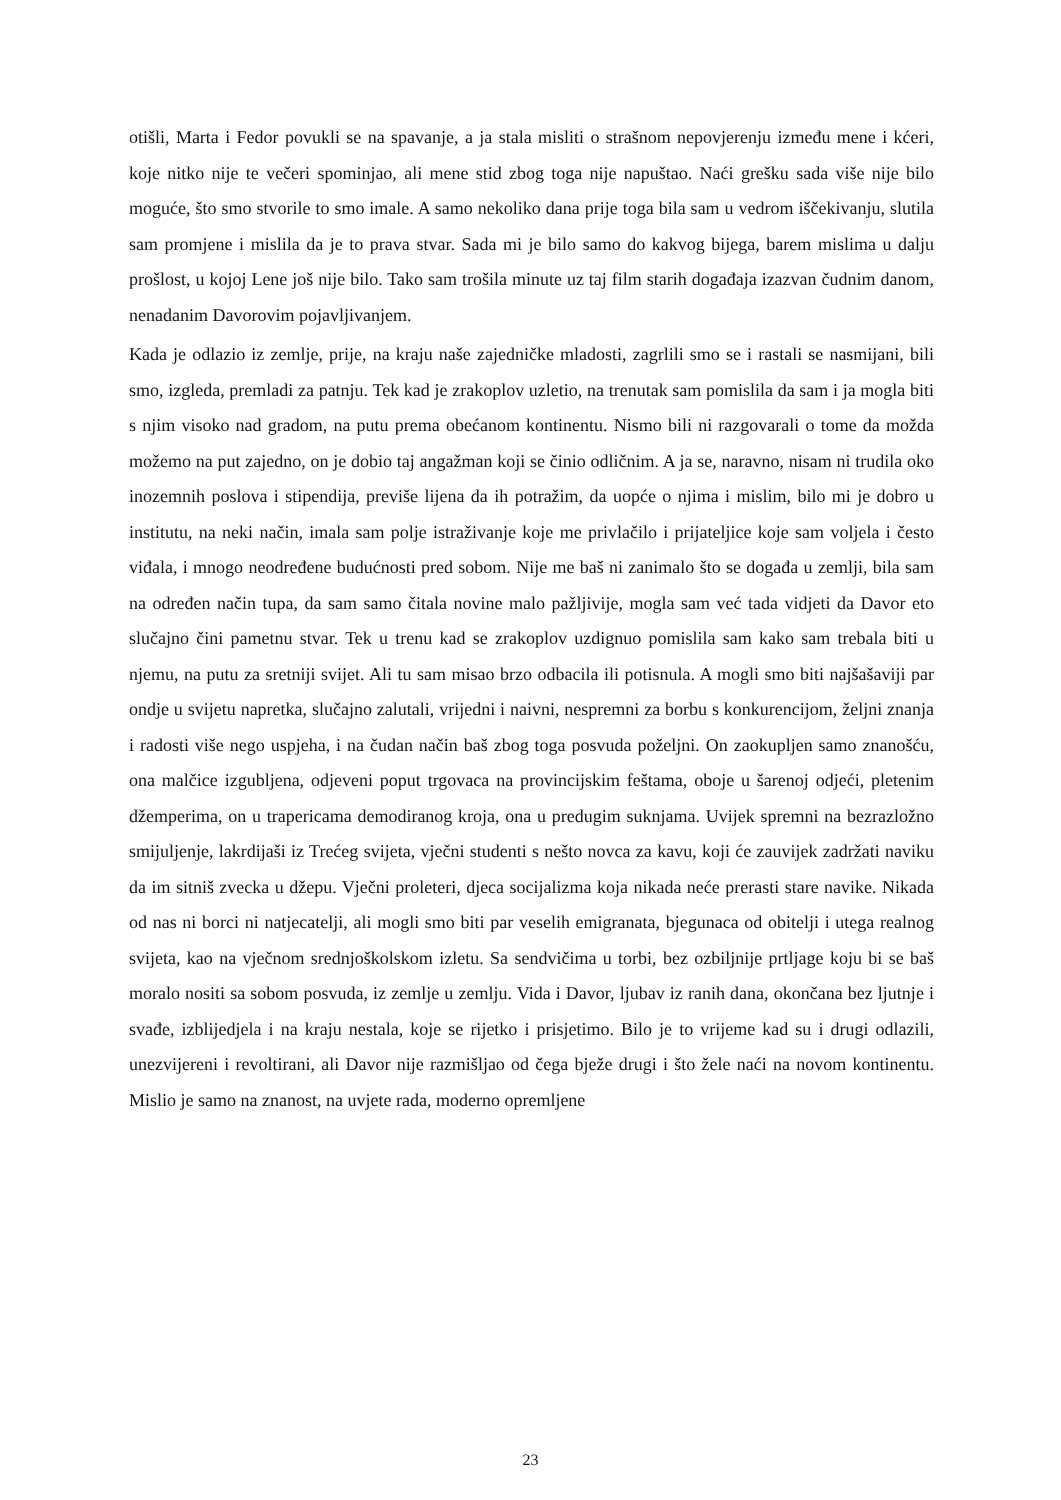otišli, Marta i Fedor povukli se na spavanje, a ja stala misliti o strašnom nepovjerenju između mene i kćeri, koje nitko nije te večeri spominjao, ali mene stid zbog toga nije napuštao. Naći grešku sada više nije bilo moguće, što smo stvorile to smo imale. A samo nekoliko dana prije toga bila sam u vedrom iščekivanju, slutila sam promjene i mislila da je to prava stvar. Sada mi je bilo samo do kakvog bijega, barem mislima u dalju prošlost, u kojoj Lene još nije bilo. Tako sam trošila minute uz taj film starih događaja izazvan čudnim danom, nenadanim Davorovim pojavljivanjem.
Kada je odlazio iz zemlje, prije, na kraju naše zajedničke mladosti, zagrlili smo se i rastali se nasmijani, bili smo, izgleda, premladi za patnju. Tek kad je zrakoplov uzletio, na trenutak sam pomislila da sam i ja mogla biti s njim visoko nad gradom, na putu prema obećanom kontinentu. Nismo bili ni razgovarali o tome da možda možemo na put zajedno, on je dobio taj angažman koji se činio odličnim. A ja se, naravno, nisam ni trudila oko inozemnih poslova i stipendija, previše lijena da ih potražim, da uopće o njima i mislim, bilo mi je dobro u institutu, na neki način, imala sam polje istraživanje koje me privlačilo i prijateljice koje sam voljela i često viđala, i mnogo neodređene budućnosti pred sobom. Nije me baš ni zanimalo što se događa u zemlji, bila sam na određen način tupa, da sam samo čitala novine malo pažljivije, mogla sam već tada vidjeti da Davor eto slučajno čini pametnu stvar. Tek u trenu kad se zrakoplov uzdignuo pomislila sam kako sam trebala biti u njemu, na putu za sretniji svijet. Ali tu sam misao brzo odbacila ili potisnula. A mogli smo biti najšašaviji par ondje u svijetu napretka, slučajno zalutali, vrijedni i naivni, nespremni za borbu s konkurencijom, željni znanja i radosti više nego uspjeha, i na čudan način baš zbog toga posvuda poželjni. On zaokupljen samo znanošću, ona malčice izgubljena, odjeveni poput trgovaca na provincijskim feštama, oboje u šarenoj odjeći, pletenim džemperima, on u trapericama demodiranog kroja, ona u predugim suknjama. Uvijek spremni na bezrazložno smijuljenje, lakrdijaši iz Trećeg svijeta, vječni studenti s nešto novca za kavu, koji će zauvijek zadržati naviku da im sitniš zvecka u džepu. Vječni proleteri, djeca socijalizma koja nikada neće prerasti stare navike. Nikada od nas ni borci ni natjecatelji, ali mogli smo biti par veselih emigranata, bjegunaca od obitelji i utega realnog svijeta, kao na vječnom srednjoškolskom izletu. Sa sendvičima u torbi, bez ozbiljnije prtljage koju bi se baš moralo nositi sa sobom posvuda, iz zemlje u zemlju. Vida i Davor, ljubav iz ranih dana, okončana bez ljutnje i svađe, izblijedjela i na kraju nestala, koje se rijetko i prisjetimo. Bilo je to vrijeme kad su i drugi odlazili, unezvijereni i revoltirani, ali Davor nije razmišljao od čega bježe drugi i što žele naći na novom kontinentu. Mislio je samo na znanost, na uvjete rada, moderno opremljene
23